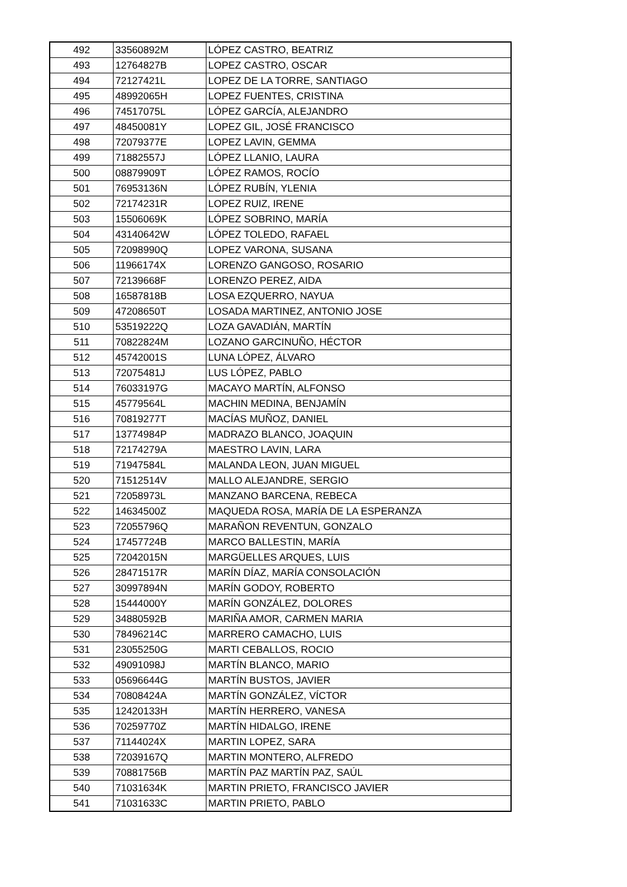| 492 | 33560892M | LÓPEZ CASTRO, BEATRIZ |
| 493 | 12764827B | LOPEZ CASTRO, OSCAR |
| 494 | 72127421L | LOPEZ DE LA TORRE, SANTIAGO |
| 495 | 48992065H | LOPEZ FUENTES, CRISTINA |
| 496 | 74517075L | LÓPEZ GARCÍA, ALEJANDRO |
| 497 | 48450081Y | LOPEZ GIL, JOSÉ FRANCISCO |
| 498 | 72079377E | LOPEZ LAVIN, GEMMA |
| 499 | 71882557J | LÓPEZ LLANIO, LAURA |
| 500 | 08879909T | LÓPEZ RAMOS, ROCÍO |
| 501 | 76953136N | LÓPEZ RUBÍN, YLENIA |
| 502 | 72174231R | LOPEZ RUIZ, IRENE |
| 503 | 15506069K | LÓPEZ SOBRINO, MARÍA |
| 504 | 43140642W | LÓPEZ TOLEDO, RAFAEL |
| 505 | 72098990Q | LOPEZ VARONA, SUSANA |
| 506 | 11966174X | LORENZO GANGOSO, ROSARIO |
| 507 | 72139668F | LORENZO PEREZ, AIDA |
| 508 | 16587818B | LOSA EZQUERRO, NAYUA |
| 509 | 47208650T | LOSADA MARTINEZ, ANTONIO JOSE |
| 510 | 53519222Q | LOZA GAVADIÁN, MARTÍN |
| 511 | 70822824M | LOZANO GARCINUÑO, HÉCTOR |
| 512 | 45742001S | LUNA LÓPEZ, ÁLVARO |
| 513 | 72075481J | LUS LÓPEZ, PABLO |
| 514 | 76033197G | MACAYO MARTÍN, ALFONSO |
| 515 | 45779564L | MACHIN MEDINA, BENJAMÍN |
| 516 | 70819277T | MACÍAS MUÑOZ, DANIEL |
| 517 | 13774984P | MADRAZO BLANCO, JOAQUIN |
| 518 | 72174279A | MAESTRO LAVIN, LARA |
| 519 | 71947584L | MALANDA LEON, JUAN MIGUEL |
| 520 | 71512514V | MALLO ALEJANDRE, SERGIO |
| 521 | 72058973L | MANZANO BARCENA, REBECA |
| 522 | 14634500Z | MAQUEDA ROSA, MARÍA DE LA ESPERANZA |
| 523 | 72055796Q | MARAÑON REVENTUN, GONZALO |
| 524 | 17457724B | MARCO BALLESTIN, MARÍA |
| 525 | 72042015N | MARGÜELLES ARQUES, LUIS |
| 526 | 28471517R | MARÍN DÍAZ, MARÍA CONSOLACIÓN |
| 527 | 30997894N | MARÍN GODOY, ROBERTO |
| 528 | 15444000Y | MARÍN GONZÁLEZ, DOLORES |
| 529 | 34880592B | MARIÑA AMOR, CARMEN MARIA |
| 530 | 78496214C | MARRERO CAMACHO, LUIS |
| 531 | 23055250G | MARTI CEBALLOS, ROCIO |
| 532 | 49091098J | MARTÍN BLANCO, MARIO |
| 533 | 05696644G | MARTÍN BUSTOS, JAVIER |
| 534 | 70808424A | MARTÍN GONZÁLEZ, VÍCTOR |
| 535 | 12420133H | MARTÍN HERRERO, VANESA |
| 536 | 70259770Z | MARTÍN HIDALGO, IRENE |
| 537 | 71144024X | MARTIN LOPEZ, SARA |
| 538 | 72039167Q | MARTIN MONTERO, ALFREDO |
| 539 | 70881756B | MARTÍN PAZ MARTÍN PAZ, SAÚL |
| 540 | 71031634K | MARTIN PRIETO, FRANCISCO JAVIER |
| 541 | 71031633C | MARTIN PRIETO, PABLO |